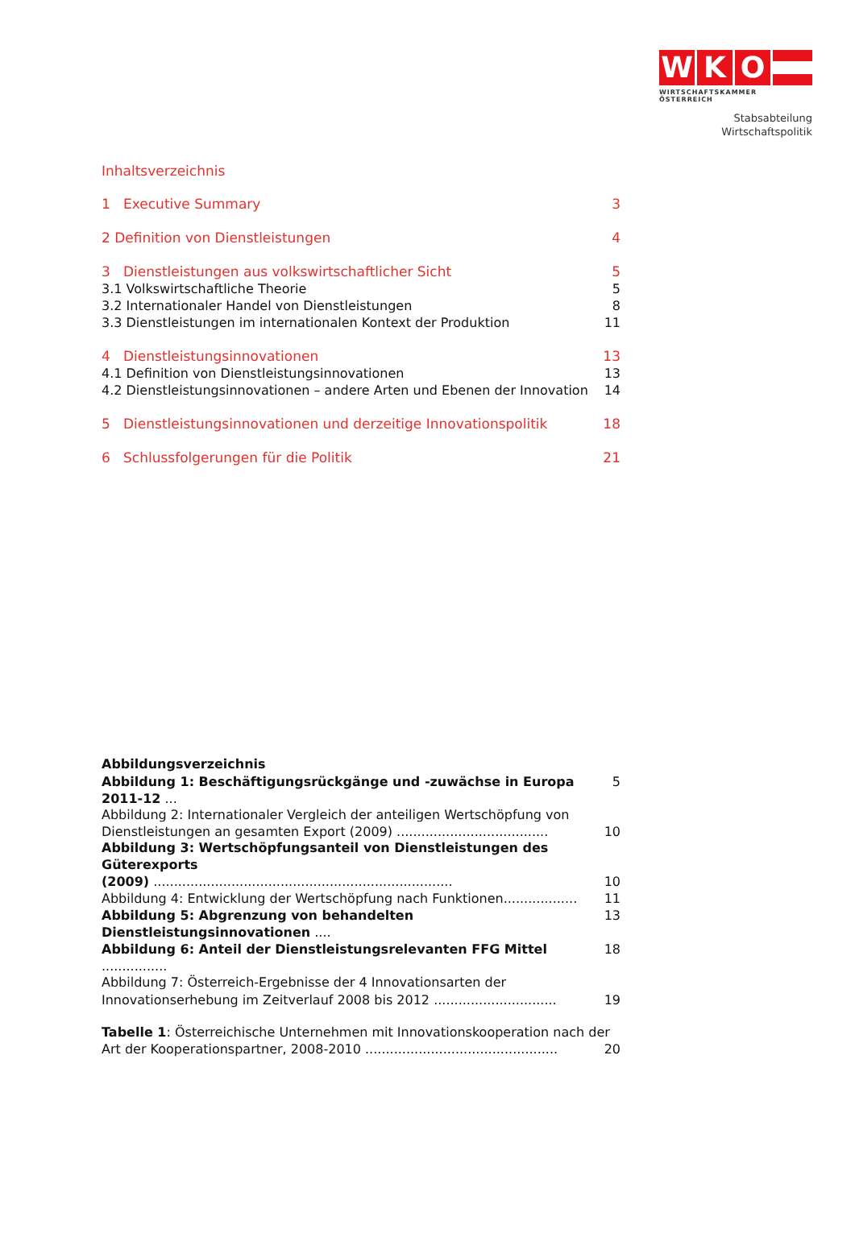W K O
WIRTSCHAFTSKAMMER ÖSTERREICH
Stabsabteilung
Wirtschaftspolitik
Inhaltsverzeichnis
1 Executive Summary 3
2 Definition von Dienstleistungen 4
3 Dienstleistungen aus volkswirtschaftlicher Sicht 5
3.1 Volkswirtschaftliche Theorie 5
3.2 Internationaler Handel von Dienstleistungen 8
3.3 Dienstleistungen im internationalen Kontext der Produktion 11
4 Dienstleistungsinnovationen 13
4.1 Definition von Dienstleistungsinnovationen 13
4.2 Dienstleistungsinnovationen – andere Arten und Ebenen der Innovation 14
5 Dienstleistungsinnovationen und derzeitige Innovationspolitik 18
6 Schlussfolgerungen für die Politik 21
Abbildungsverzeichnis
Abbildung 1: Beschäftigungsrückgänge und -zuwächse in Europa 2011-12 ... 5
Abbildung 2: Internationaler Vergleich der anteiligen Wertschöpfung von
Dienstleistungen an gesamten Export (2009) ..................................... 10
Abbildung 3: Wertschöpfungsanteil von Dienstleistungen des Güterexports
(2009) ......................................................................... 10
Abbildung 4: Entwicklung der Wertschöpfung nach Funktionen.................. 11
Abbildung 5: Abgrenzung von behandelten Dienstleistungsinnovationen .... 13
Abbildung 6: Anteil der Dienstleistungsrelevanten FFG Mittel ................ 18
Abbildung 7: Österreich-Ergebnisse der 4 Innovationsarten der
Innovationserhebung im Zeitverlauf 2008 bis 2012 .............................. 19
Tabelle 1: Österreichische Unternehmen mit Innovationskooperation nach der
Art der Kooperationspartner, 2008-2010 ............................................... 20